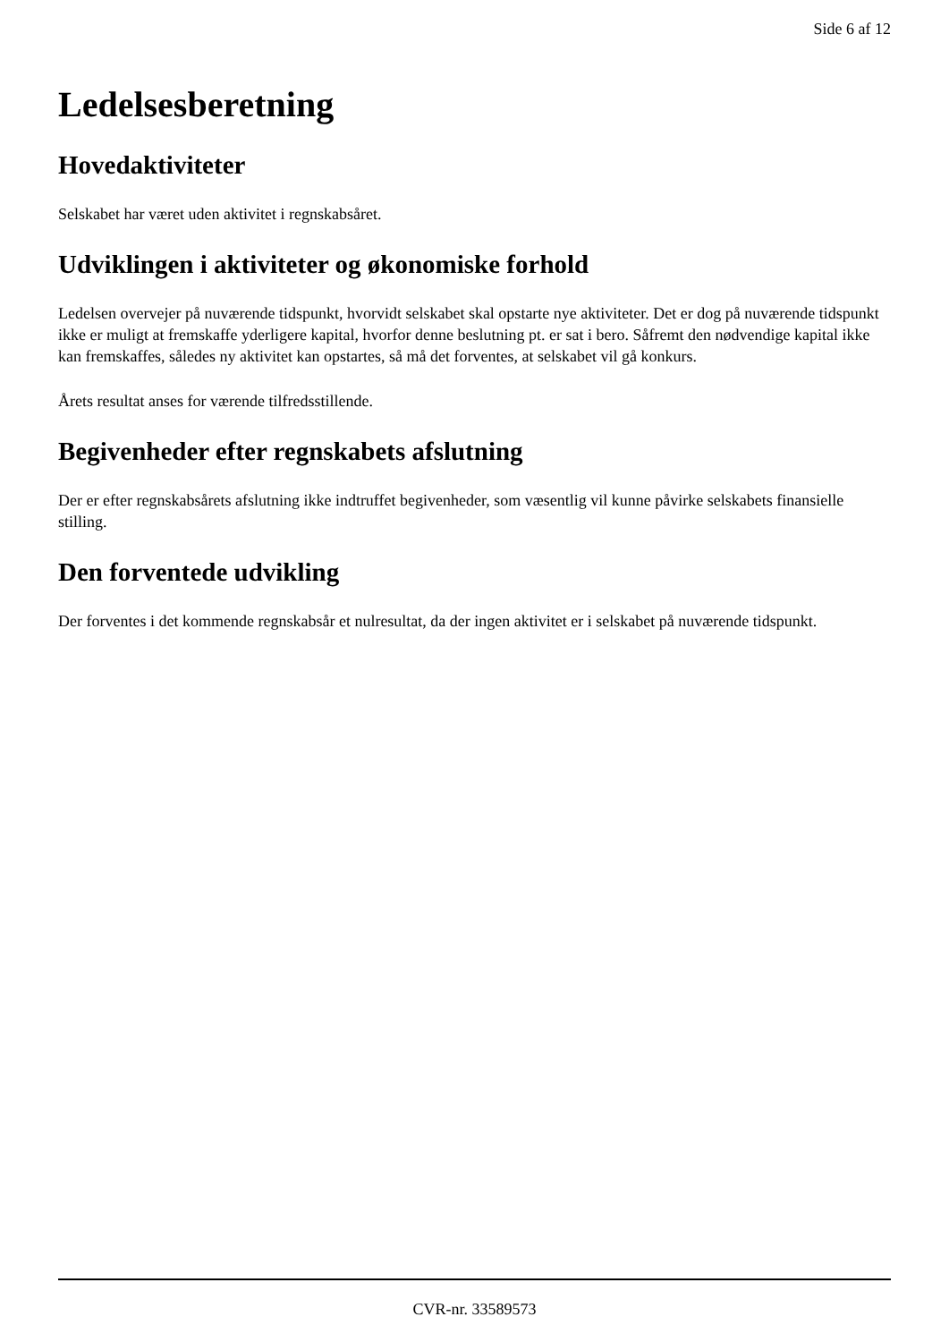Side 6 af 12
Ledelsesberetning
Hovedaktiviteter
Selskabet har været uden aktivitet i regnskabsåret.
Udviklingen i aktiviteter og økonomiske forhold
Ledelsen overvejer på nuværende tidspunkt, hvorvidt selskabet skal opstarte nye aktiviteter. Det er dog på nuværende tidspunkt ikke er muligt at fremskaffe yderligere kapital, hvorfor denne beslutning pt. er sat i bero. Såfremt den nødvendige kapital ikke kan fremskaffes, således ny aktivitet kan opstartes, så må det forventes, at selskabet vil gå konkurs.
Årets resultat anses for værende tilfredsstillende.
Begivenheder efter regnskabets afslutning
Der er efter regnskabsårets afslutning ikke indtruffet begivenheder, som væsentlig vil kunne påvirke selskabets finansielle stilling.
Den forventede udvikling
Der forventes i det kommende regnskabsår et nulresultat, da der ingen aktivitet er i selskabet på nuværende tidspunkt.
CVR-nr. 33589573